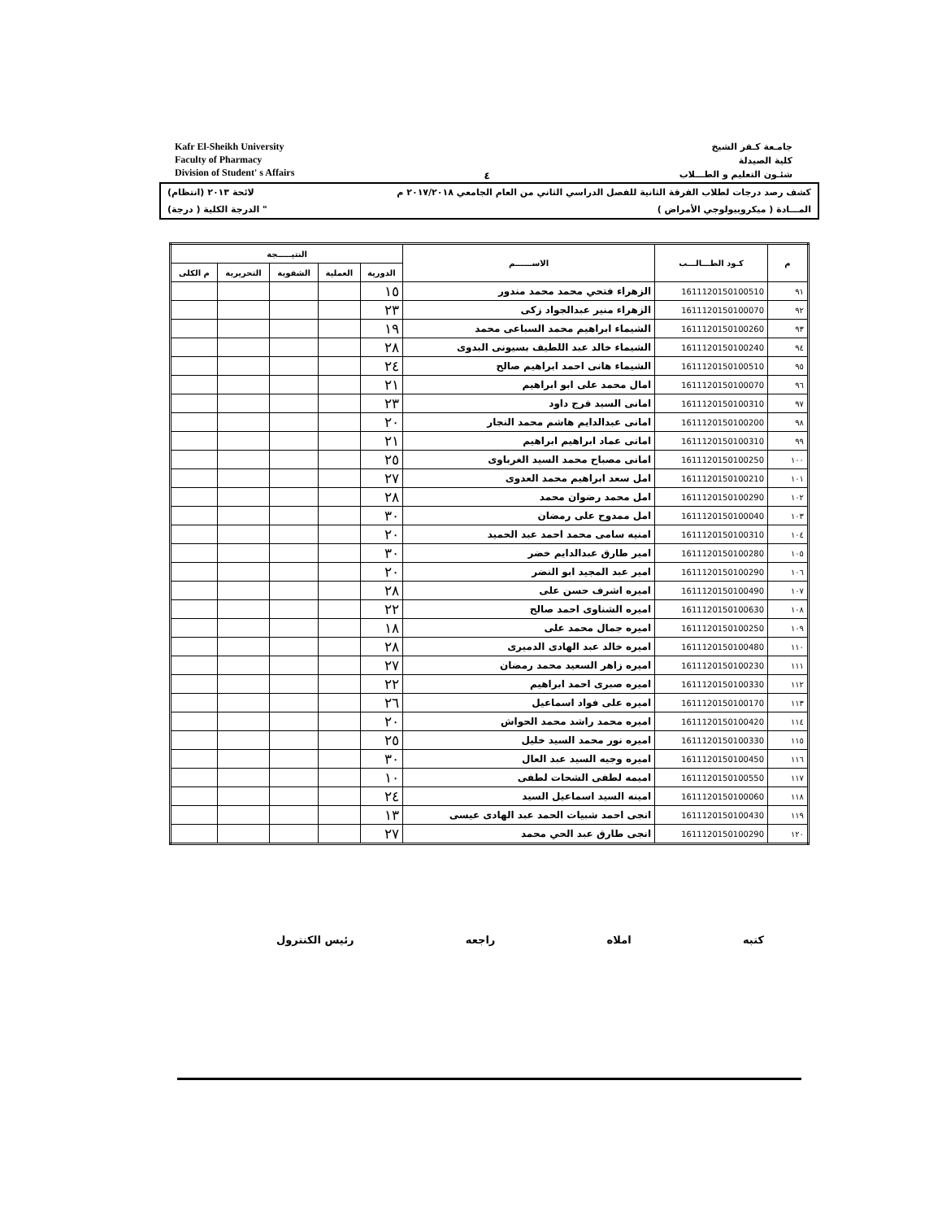Kafr El-Sheikh University
Faculty of Pharmacy
Division of Student' s Affairs
٤
جامـعة كـفر الشيخ
كلية الصيدلة
شئـون التعليم و الطـــلاب
كشف رصد درجات لطلاب الفرقة الثانية للفصل الدراسي الثاني من العام الجامعي ٢٠١٧/٢٠١٨ م لائحة ٢٠١٣ (انتظام)
المـــادة ( ميكروبيولوجي الأمراض ) " الدرجة الكلية ( درجة)
| م | كـود الطـــالـــب | الاســــــم | النتيـــــجة | | | | |
| --- | --- | --- | --- | --- | --- | --- | --- |
| | | | الدورية | العملية | الشفوية | التحريرية | م الكلى |
| ٩١ | 1611120150100510 | الزهراء فتحي محمد محمد مندور | ١٥ | | | | |
| ٩٢ | 1611120150100070 | الزهراء منير عبدالجواد زكى | ٢٣ | | | | |
| ٩٣ | 1611120150100260 | الشيماء ابراهيم محمد السباعى محمد | ١٩ | | | | |
| ٩٤ | 1611120150100240 | الشيماء خالد عبد اللطيف بسيونى البدوى | ٢٨ | | | | |
| ٩٥ | 1611120150100510 | الشيماء هانى احمد ابراهيم صالح | ٢٤ | | | | |
| ٩٦ | 1611120150100070 | امال محمد على ابو ابراهيم | ٢١ | | | | |
| ٩٧ | 1611120150100310 | امانى السيد فرج داود | ٢٣ | | | | |
| ٩٨ | 1611120150100200 | امانى عبدالدايم هاشم محمد النجار | ٢٠ | | | | |
| ٩٩ | 1611120150100310 | امانى عماد ابراهيم ابراهيم | ٢١ | | | | |
| ١٠٠ | 1611120150100250 | امانى مصباح محمد السيد الغرباوى | ٢٥ | | | | |
| ١٠١ | 1611120150100210 | امل سعد ابراهيم محمد العدوى | ٢٧ | | | | |
| ١٠٢ | 1611120150100290 | امل محمد رضوان محمد | ٢٨ | | | | |
| ١٠٣ | 1611120150100040 | امل ممدوح على رمضان | ٣٠ | | | | |
| ١٠٤ | 1611120150100310 | امنيه سامى محمد احمد عبد الحميد | ٢٠ | | | | |
| ١٠٥ | 1611120150100280 | امير طارق عبدالدايم خضر | ٣٠ | | | | |
| ١٠٦ | 1611120150100290 | امير عبد المجيد ابو النضر | ٢٠ | | | | |
| ١٠٧ | 1611120150100490 | اميره اشرف حسن على | ٢٨ | | | | |
| ١٠٨ | 1611120150100630 | اميره الشناوى احمد صالح | ٢٢ | | | | |
| ١٠٩ | 1611120150100250 | اميره جمال محمد على | ١٨ | | | | |
| ١١٠ | 1611120150100480 | اميره خالد عبد الهادى الدميرى | ٢٨ | | | | |
| ١١١ | 1611120150100230 | اميره زاهر السعيد محمد رمضان | ٢٧ | | | | |
| ١١٢ | 1611120150100330 | اميره صبرى احمد ابراهيم | ٢٢ | | | | |
| ١١٣ | 1611120150100170 | اميره على فواد اسماعيل | ٢٦ | | | | |
| ١١٤ | 1611120150100420 | اميره محمد راشد محمد الحواش | ٢٠ | | | | |
| ١١٥ | 1611120150100330 | اميره نور محمد السيد خليل | ٢٥ | | | | |
| ١١٦ | 1611120150100450 | اميره وجيه السيد عبد العال | ٣٠ | | | | |
| ١١٧ | 1611120150100550 | اميمه لطفى الشحات لطفى | ١٠ | | | | |
| ١١٨ | 1611120150100060 | امينه السيد اسماعيل السيد | ٢٤ | | | | |
| ١١٩ | 1611120150100430 | انجى احمد شبيات الحمد عبد الهادى عيسى | ١٣ | | | | |
| ١٢٠ | 1611120150100290 | انجى طارق عبد الحي محمد | ٢٧ | | | | |
كتبه املاه راجعه رئيس الكنترول